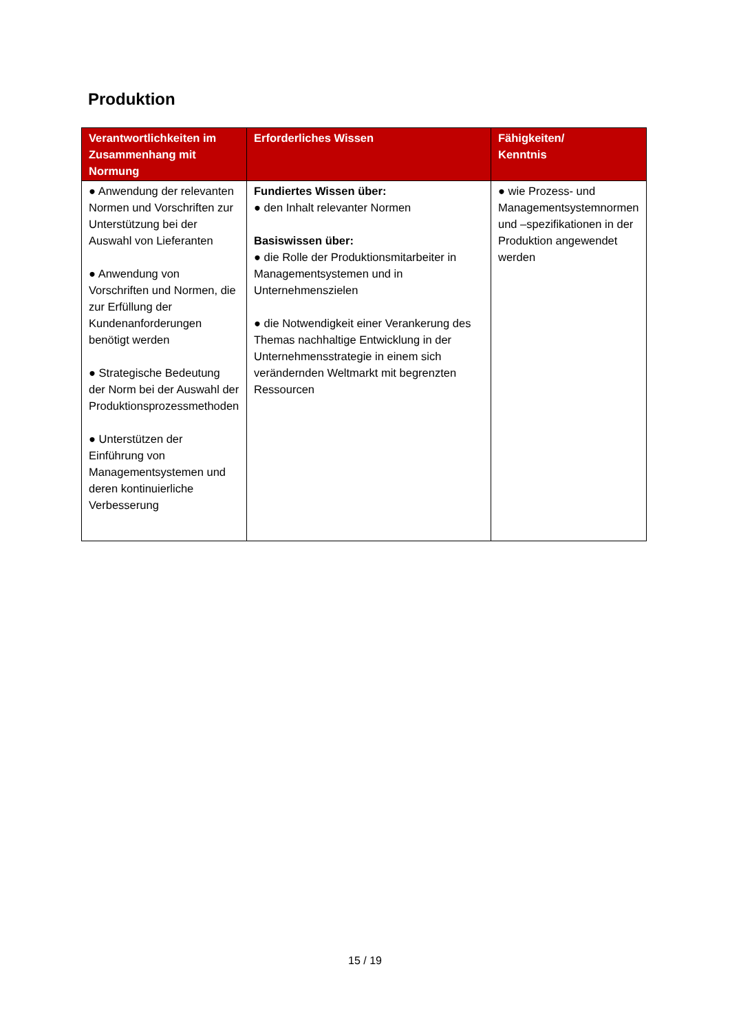Produktion
| Verantwortlichkeiten im Zusammenhang mit Normung | Erforderliches Wissen | Fähigkeiten/ Kenntnis |
| --- | --- | --- |
| ● Anwendung der relevanten Normen und Vorschriften zur Unterstützung bei der Auswahl von Lieferanten ● Anwendung von Vorschriften und Normen, die zur Erfüllung der Kundenanforderungen benötigt werden ● Strategische Bedeutung der Norm bei der Auswahl der Produktionsprozessmethoden ● Unterstützen der Einführung von Managementsystemen und deren kontinuierliche Verbesserung | Fundiertes Wissen über: ● den Inhalt relevanter Normen Basiswissen über: ● die Rolle der Produktionsmitarbeiter in Managementsystemen und in Unternehmenszielen ● die Notwendigkeit einer Verankerung des Themas nachhaltige Entwicklung in der Unternehmensstrategie in einem sich verändernden Weltmarkt mit begrenzten Ressourcen | ● wie Prozess- und Managementsystemnormen und –spezifikationen in der Produktion angewendet werden |
15 / 19